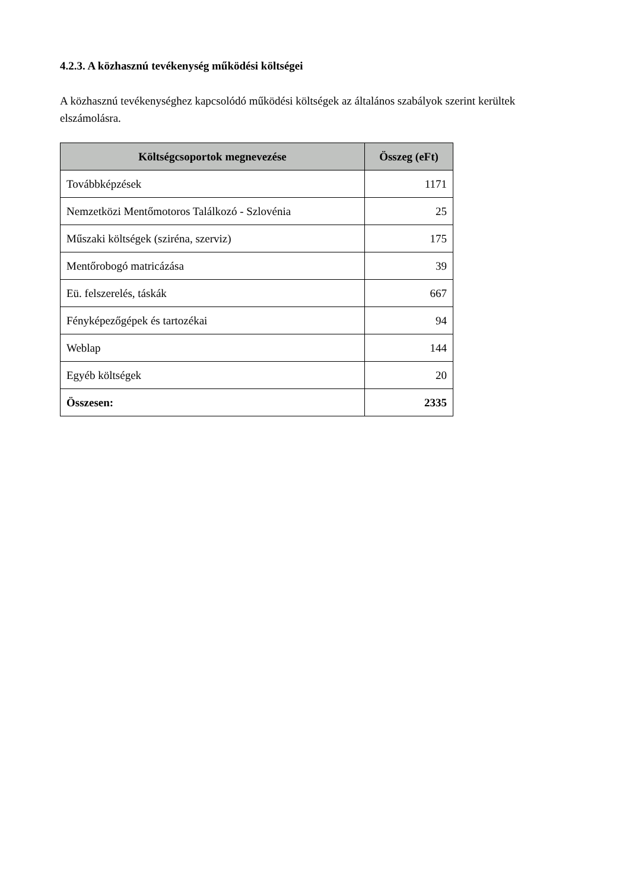4.2.3. A közhasznú tevékenység működési költségei
A közhasznú tevékenységhez kapcsolódó működési költségek az általános szabályok szerint kerültek elszámolásra.
| Költségcsoportok megnevezése | Összeg (eFt) |
| --- | --- |
| Továbbképzések | 1171 |
| Nemzetközi Mentőmotoros Találkozó - Szlovénia | 25 |
| Műszaki költségek (sziréna, szerviz) | 175 |
| Mentőrobogó matricázása | 39 |
| Eü. felszerelés, táskák | 667 |
| Fényképezőgépek és tartozékai | 94 |
| Weblap | 144 |
| Egyéb költségek | 20 |
| Összesen: | 2335 |